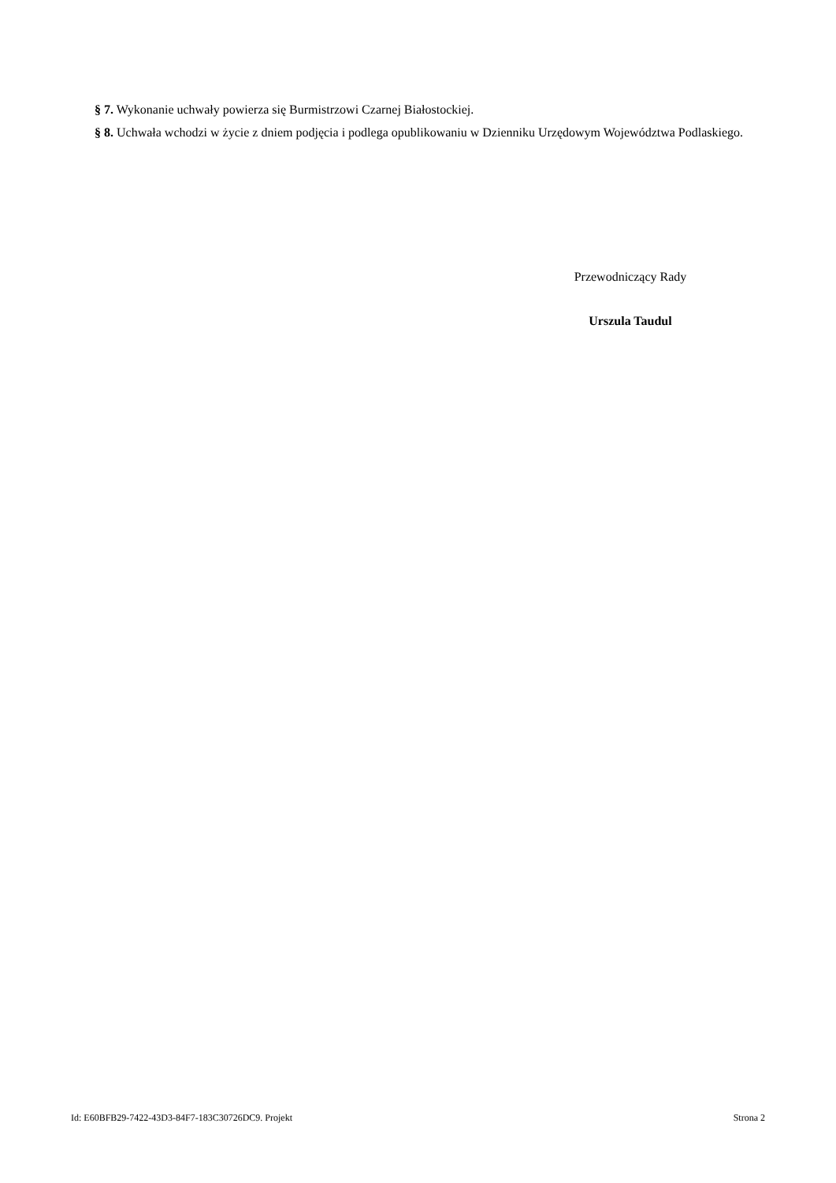§ 7. Wykonanie uchwały powierza się Burmistrzowi Czarnej Białostockiej.
§ 8. Uchwała wchodzi w życie z dniem podjęcia i podlega opublikowaniu w Dzienniku Urzędowym Województwa Podlaskiego.
Przewodniczący Rady
Urszula Taudul
Id: E60BFB29-7422-43D3-84F7-183C30726DC9. Projekt Strona 2